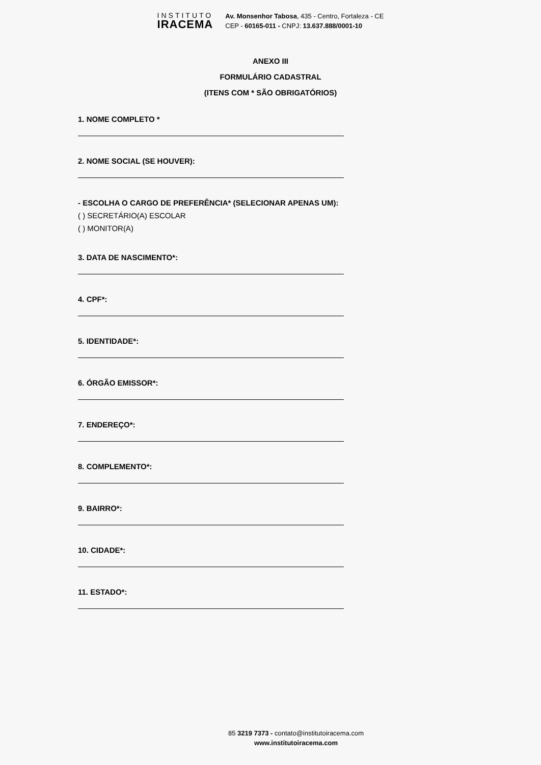INSTITUTO
IRACEMA
Av. Monsenhor Tabosa, 435 - Centro, Fortaleza - CE
CEP - 60165-011 - CNPJ: 13.637.888/0001-10
ANEXO III
FORMULÁRIO CADASTRAL
(ITENS COM * SÃO OBRIGATÓRIOS)
1. NOME COMPLETO *
2. NOME SOCIAL (SE HOUVER):
- ESCOLHA O CARGO DE PREFERÊNCIA* (SELECIONAR APENAS UM):
( ) SECRETÁRIO(A) ESCOLAR
( ) MONITOR(A)
3. DATA DE NASCIMENTO*:
4. CPF*:
5. IDENTIDADE*:
6. ÓRGÃO EMISSOR*:
7. ENDEREÇO*:
8. COMPLEMENTO*:
9. BAIRRO*:
10. CIDADE*:
11. ESTADO*:
85 3219 7373 - contato@institutoiracema.com
www.institutoiracema.com